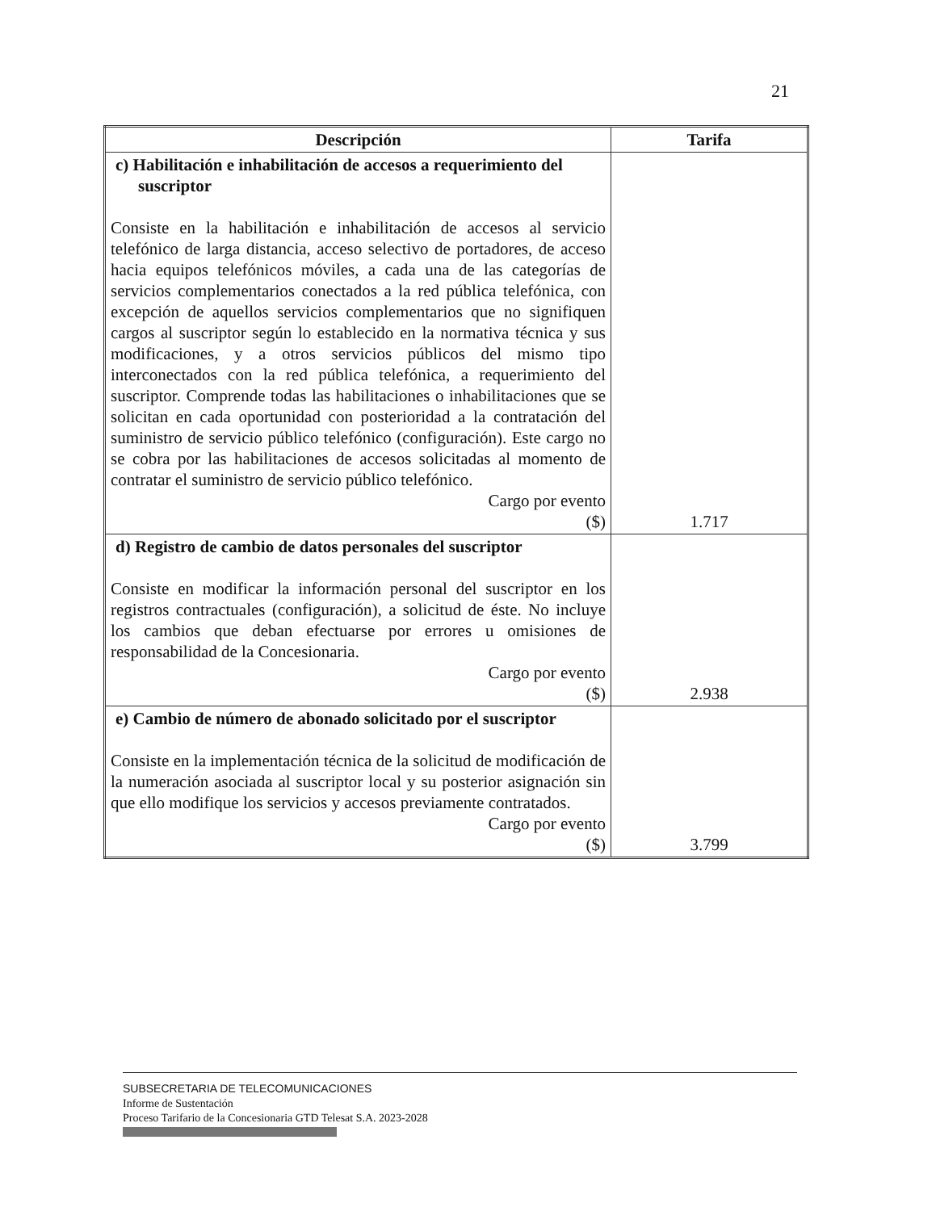21
| Descripción | Tarifa |
| --- | --- |
| c) Habilitación e inhabilitación de accesos a requerimiento del suscriptor Consiste en la habilitación e inhabilitación de accesos al servicio telefónico de larga distancia, acceso selectivo de portadores, de acceso hacia equipos telefónicos móviles, a cada una de las categorías de servicios complementarios conectados a la red pública telefónica, con excepción de aquellos servicios complementarios que no signifiquen cargos al suscriptor según lo establecido en la normativa técnica y sus modificaciones, y a otros servicios públicos del mismo tipo interconectados con la red pública telefónica, a requerimiento del suscriptor. Comprende todas las habilitaciones o inhabilitaciones que se solicitan en cada oportunidad con posterioridad a la contratación del suministro de servicio público telefónico (configuración). Este cargo no se cobra por las habilitaciones de accesos solicitadas al momento de contratar el suministro de servicio público telefónico. Cargo por evento ($) | 1.717 |
| d) Registro de cambio de datos personales del suscriptor Consiste en modificar la información personal del suscriptor en los registros contractuales (configuración), a solicitud de éste. No incluye los cambios que deban efectuarse por errores u omisiones de responsabilidad de la Concesionaria. Cargo por evento ($) | 2.938 |
| e) Cambio de número de abonado solicitado por el suscriptor Consiste en la implementación técnica de la solicitud de modificación de la numeración asociada al suscriptor local y su posterior asignación sin que ello modifique los servicios y accesos previamente contratados. Cargo por evento ($) | 3.799 |
SUBSECRETARIA DE TELECOMUNICACIONES
Informe de Sustentación
Proceso Tarifario de la Concesionaria GTD Telesat S.A. 2023-2028